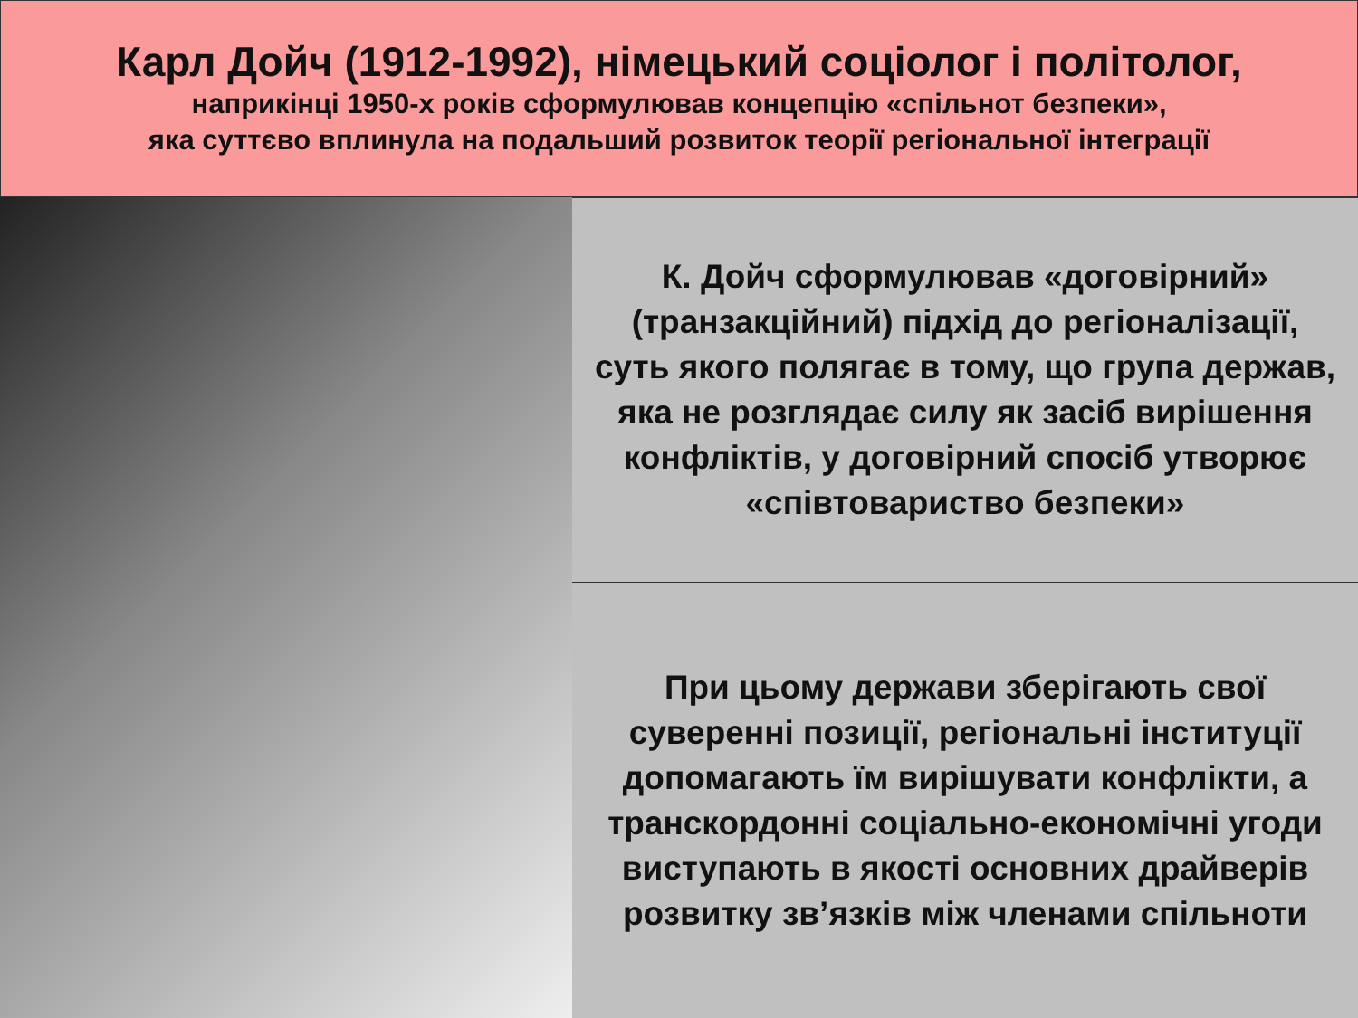Карл Дойч (1912-1992), німецький соціолог і політолог,
наприкінці 1950-х років сформулював концепцію «спільнот безпеки»,
яка суттєво вплинула на подальший розвиток теорії регіональної інтеграції
К. Дойч сформулював «договірний» (транзакційний) підхід до регіоналізації, суть якого полягає в тому, що група держав, яка не розглядає силу як засіб вирішення конфліктів, у договірний спосіб утворює «співтовариство безпеки»
При цьому держави зберігають свої суверенні позиції, регіональні інституції допомагають їм вирішувати конфлікти, а транскордонні соціально-економічні угоди виступають в якості основних драйверів розвитку зв’язків між членами спільноти